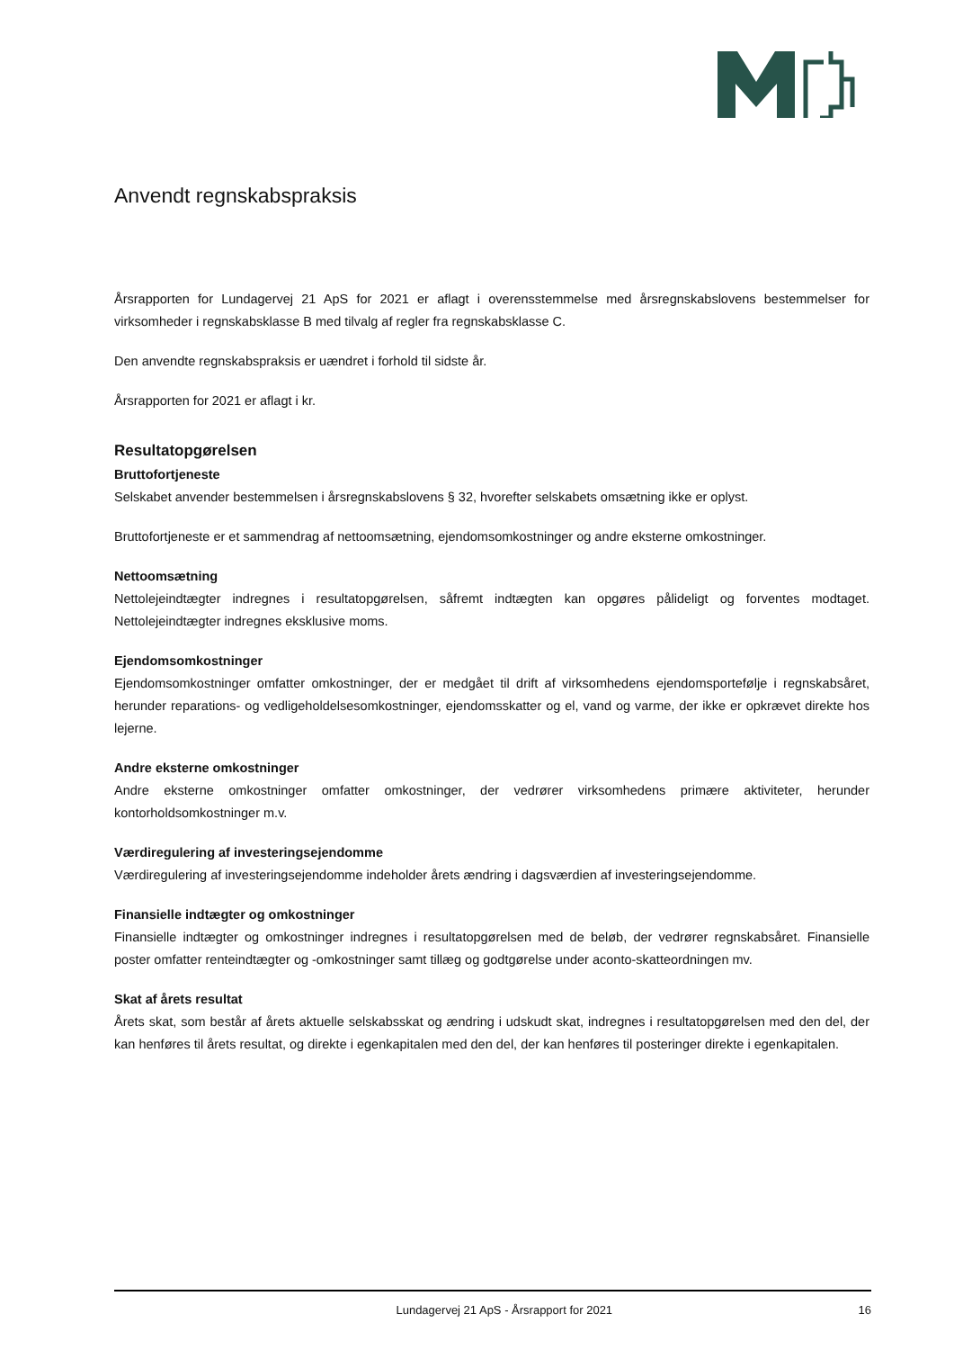Anvendt regnskabspraksis
Årsrapporten for Lundagervej 21 ApS for 2021 er aflagt i overensstemmelse med årsregnskabslovens bestemmelser for virksomheder i regnskabsklasse B med tilvalg af regler fra regnskabsklasse C.
Den anvendte regnskabspraksis er uændret i forhold til sidste år.
Årsrapporten for 2021 er aflagt i kr.
Resultatopgørelsen
Bruttofortjeneste
Selskabet anvender bestemmelsen i årsregnskabslovens § 32, hvorefter selskabets omsætning ikke er oplyst.
Bruttofortjeneste er et sammendrag af nettoomsætning, ejendomsomkostninger og andre eksterne omkostninger.
Nettoomsætning
Nettolejeindtægter indregnes i resultatopgørelsen, såfremt indtægten kan opgøres pålideligt og forventes modtaget. Nettolejeindtægter indregnes eksklusive moms.
Ejendomsomkostninger
Ejendomsomkostninger omfatter omkostninger, der er medgået til drift af virksomhedens ejendomsportefølje i regnskabsåret, herunder reparations- og vedligeholdelsesomkostninger, ejendomsskatter og el, vand og varme, der ikke er opkrævet direkte hos lejerne.
Andre eksterne omkostninger
Andre eksterne omkostninger omfatter omkostninger, der vedrører virksomhedens primære aktiviteter, herunder kontorholdsomkostninger m.v.
Værdiregulering af investeringsejendomme
Værdiregulering af investeringsejendomme indeholder årets ændring i dagsværdien af investeringsejendomme.
Finansielle indtægter og omkostninger
Finansielle indtægter og omkostninger indregnes i resultatopgørelsen med de beløb, der vedrører regnskabsåret. Finansielle poster omfatter renteindtægter og -omkostninger samt tillæg og godtgørelse under aconto-skatteordningen mv.
Skat af årets resultat
Årets skat, som består af årets aktuelle selskabsskat og ændring i udskudt skat, indregnes i resultatopgørelsen med den del, der kan henføres til årets resultat, og direkte i egenkapitalen med den del, der kan henføres til posteringer direkte i egenkapitalen.
Lundagervej 21 ApS - Årsrapport for 2021 16